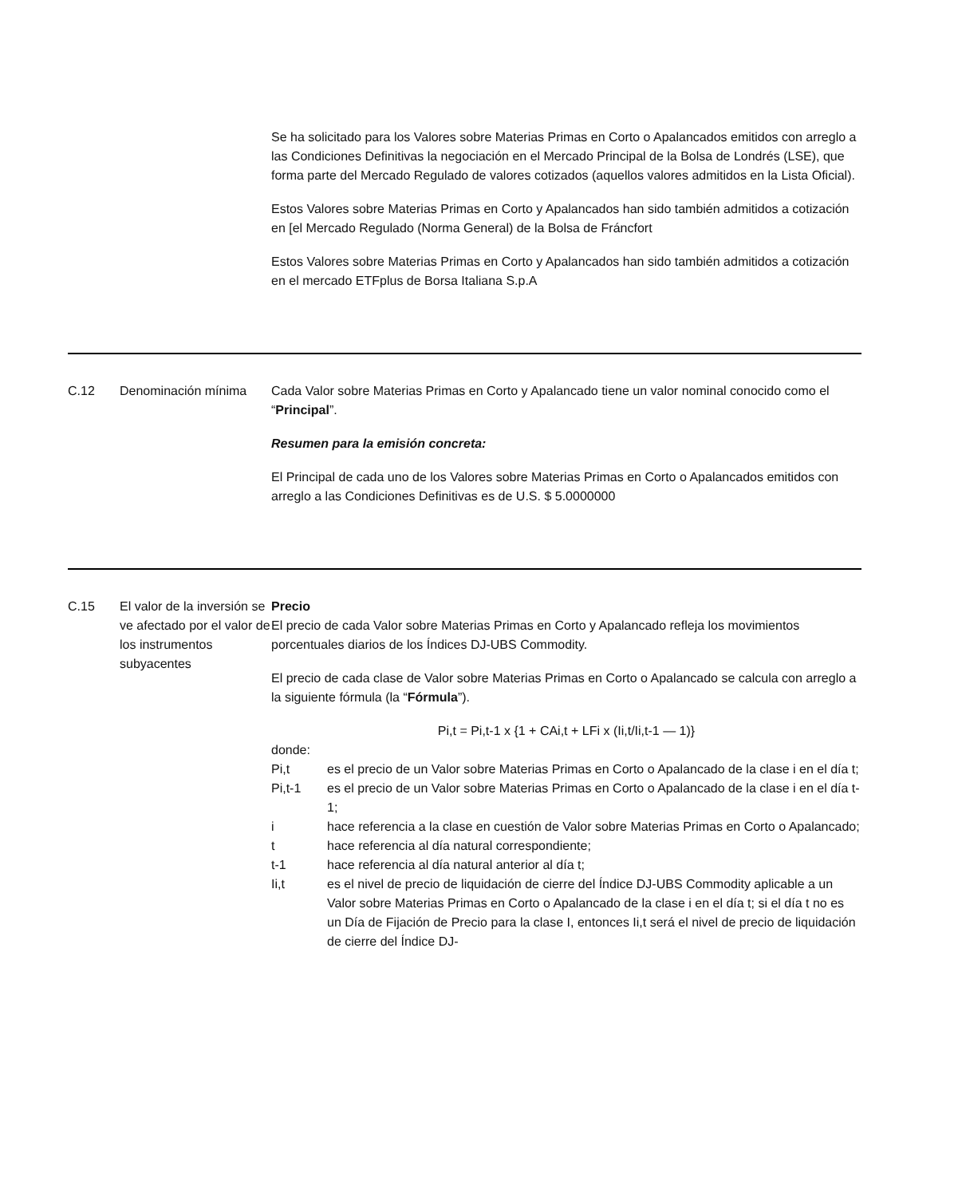| | | Se ha solicitado para los Valores sobre Materias Primas en Corto o Apalancados emitidos con arreglo a las Condiciones Definitivas la negociación en el Mercado Principal de la Bolsa de Londrés (LSE), que forma parte del Mercado Regulado de valores cotizados (aquellos valores admitidos en la Lista Oficial). Estos Valores sobre Materias Primas en Corto y Apalancados han sido también admitidos a cotización en [el Mercado Regulado (Norma General) de la Bolsa de Fráncfort Estos Valores sobre Materias Primas en Corto y Apalancados han sido también admitidos a cotización en el mercado ETFplus de Borsa Italiana S.p.A |
| C.12 | Denominación mínima | Cada Valor sobre Materias Primas en Corto y Apalancado tiene un valor nominal conocido como el “ Principal ”. Resumen para la emisión concreta: El Principal de cada uno de los Valores sobre Materias Primas en Corto o Apalancados emitidos con arreglo a las Condiciones Definitivas es de U.S. $ 5.0000000 |
| C.15 | El valor de la inversión se ve afectado por el valor de los instrumentos subyacentes | Precio El precio de cada Valor sobre Materias Primas en Corto y Apalancado refleja los movimientos porcentuales diarios de los Índices DJ-UBS Commodity. El precio de cada clase de Valor sobre Materias Primas en Corto o Apalancado se calcula con arreglo a la siguiente fórmula (la “ Fórmula ”). Pi,t = Pi,t-1 x {1 + CAi,t + LFi x (Ii,t/Ii,t-1 — 1)} donde: Pi,t es el precio de un Valor sobre Materias Primas en Corto o Apalancado de la clase i en el día t; Pi,t-1 es el precio de un Valor sobre Materias Primas en Corto o Apalancado de la clase i en el día t-1; i hace referencia a la clase en cuestión de Valor sobre Materias Primas en Corto o Apalancado; t hace referencia al día natural correspondiente; t-1 hace referencia al día natural anterior al día t; Ii,t es el nivel de precio de liquidación de cierre del Índice DJ-UBS Commodity aplicable a un Valor sobre Materias Primas en Corto o Apalancado de la clase i en el día t; si el día t no es un Día de Fijación de Precio para la clase I, entonces Ii,t será el nivel de precio de liquidación de cierre del Índice DJ- |